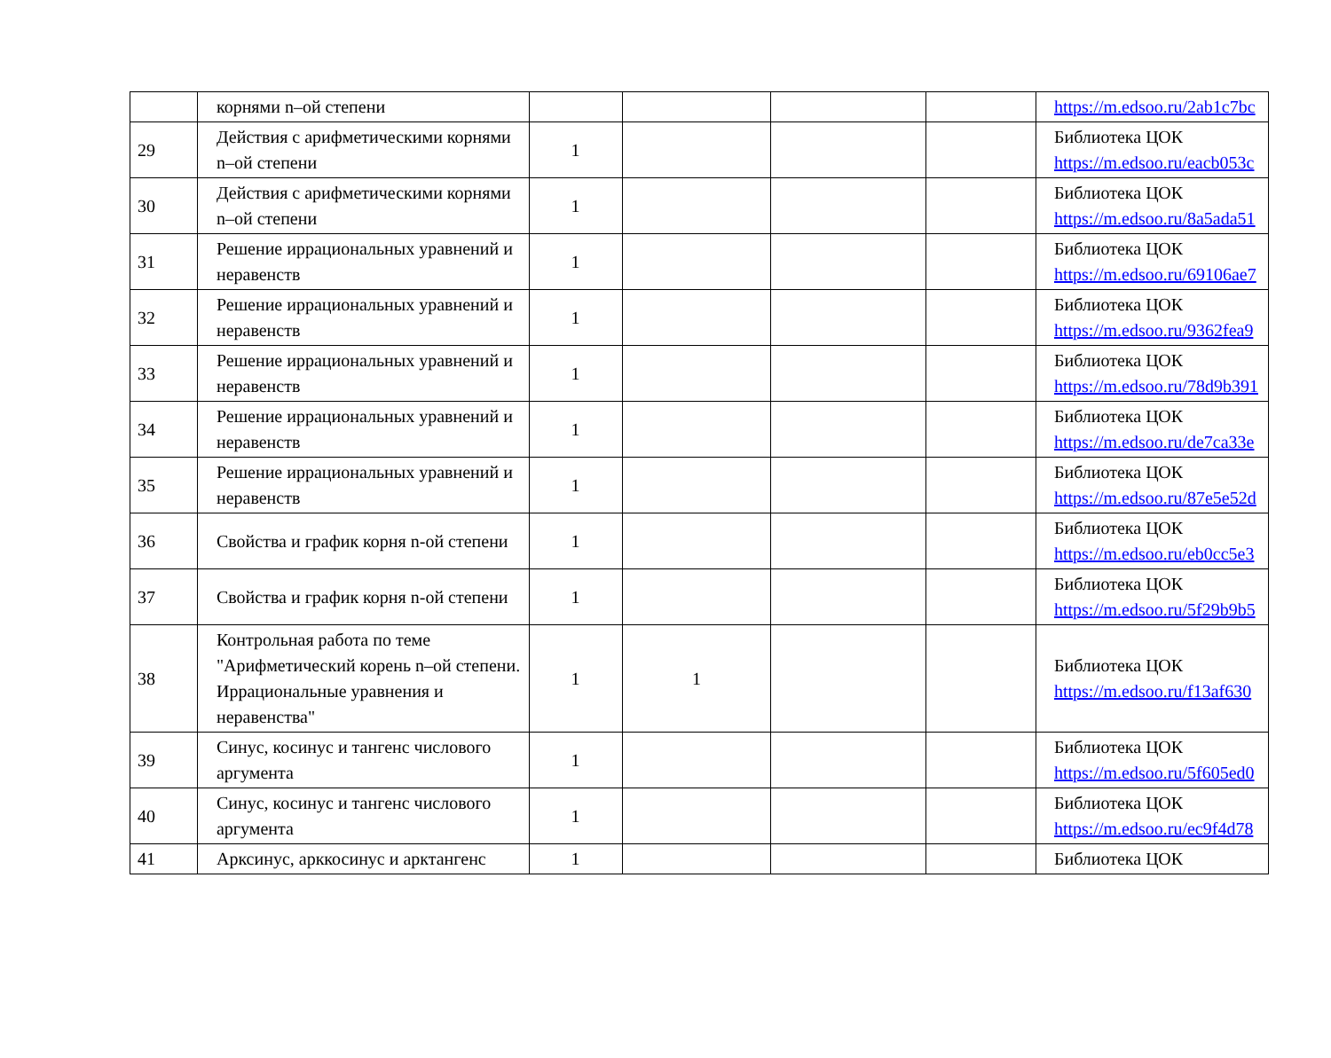| | корнями n–ой степени | | | | | https://m.edsoo.ru/2ab1c7bc |
| 29 | Действия с арифметическими корнями n–ой степени | 1 | | | | Библиотека ЦОК https://m.edsoo.ru/eacb053c |
| 30 | Действия с арифметическими корнями n–ой степени | 1 | | | | Библиотека ЦОК https://m.edsoo.ru/8a5ada51 |
| 31 | Решение иррациональных уравнений и неравенств | 1 | | | | Библиотека ЦОК https://m.edsoo.ru/69106ae7 |
| 32 | Решение иррациональных уравнений и неравенств | 1 | | | | Библиотека ЦОК https://m.edsoo.ru/9362fea9 |
| 33 | Решение иррациональных уравнений и неравенств | 1 | | | | Библиотека ЦОК https://m.edsoo.ru/78d9b391 |
| 34 | Решение иррациональных уравнений и неравенств | 1 | | | | Библиотека ЦОК https://m.edsoo.ru/de7ca33e |
| 35 | Решение иррациональных уравнений и неравенств | 1 | | | | Библиотека ЦОК https://m.edsoo.ru/87e5e52d |
| 36 | Свойства и график корня n-ой степени | 1 | | | | Библиотека ЦОК https://m.edsoo.ru/eb0cc5e3 |
| 37 | Свойства и график корня n-ой степени | 1 | | | | Библиотека ЦОК https://m.edsoo.ru/5f29b9b5 |
| 38 | Контрольная работа по теме "Арифметический корень n–ой степени. Иррациональные уравнения и неравенства" | 1 | 1 | | | Библиотека ЦОК https://m.edsoo.ru/f13af630 |
| 39 | Синус, косинус и тангенс числового аргумента | 1 | | | | Библиотека ЦОК https://m.edsoo.ru/5f605ed0 |
| 40 | Синус, косинус и тангенс числового аргумента | 1 | | | | Библиотека ЦОК https://m.edsoo.ru/ec9f4d78 |
| 41 | Арксинус, арккосинус и арктангенс | 1 | | | | Библиотека ЦОК |